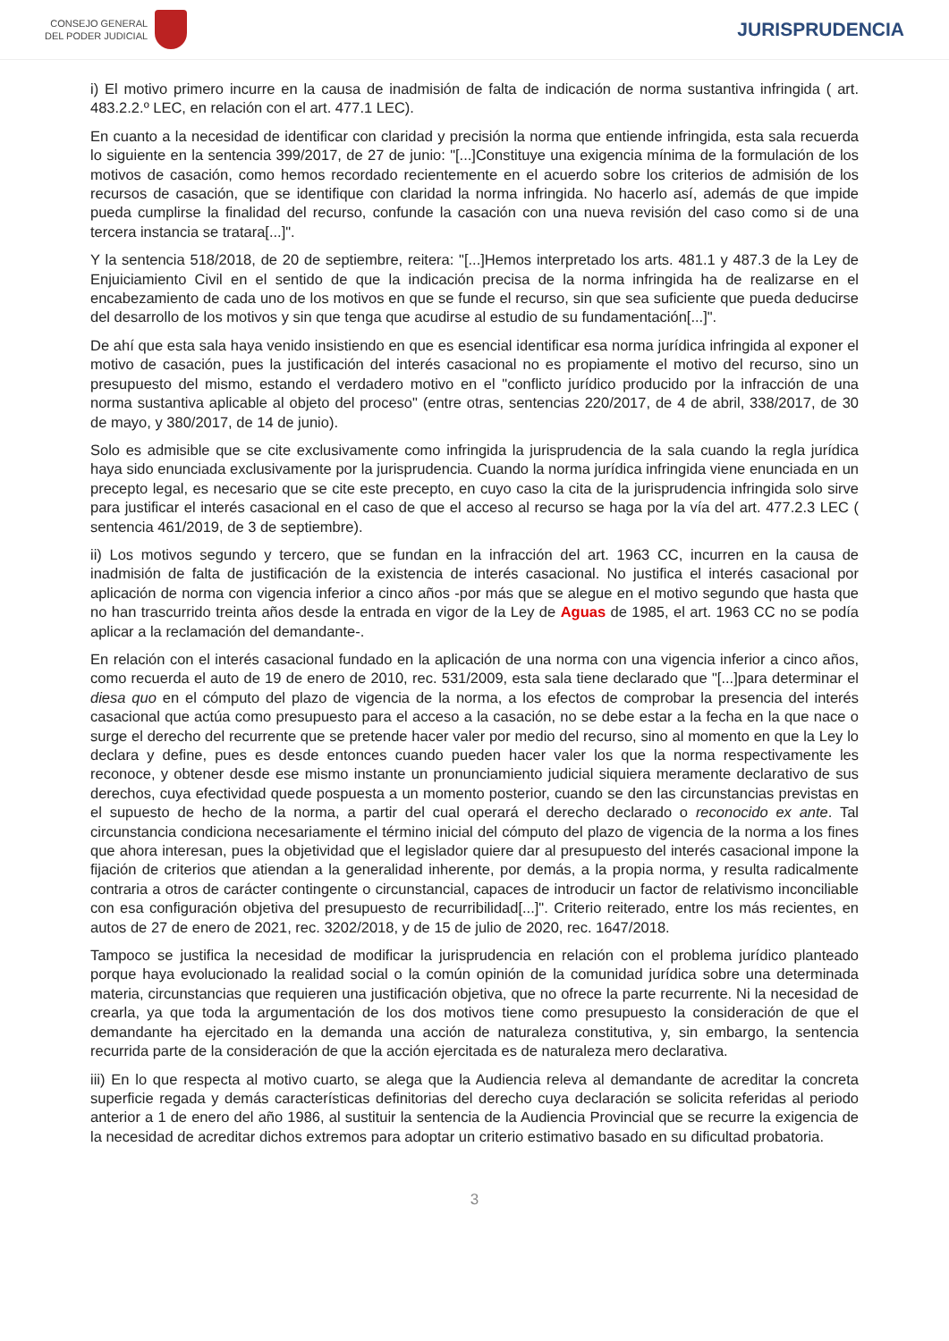CONSEJO GENERAL
DEL PODER JUDICIAL
JURISPRUDENCIA
i) El motivo primero incurre en la causa de inadmisión de falta de indicación de norma sustantiva infringida ( art. 483.2.2.º LEC, en relación con el art. 477.1 LEC).
En cuanto a la necesidad de identificar con claridad y precisión la norma que entiende infringida, esta sala recuerda lo siguiente en la sentencia 399/2017, de 27 de junio: "[...]Constituye una exigencia mínima de la formulación de los motivos de casación, como hemos recordado recientemente en el acuerdo sobre los criterios de admisión de los recursos de casación, que se identifique con claridad la norma infringida. No hacerlo así, además de que impide pueda cumplirse la finalidad del recurso, confunde la casación con una nueva revisión del caso como si de una tercera instancia se tratara[...]".
Y la sentencia 518/2018, de 20 de septiembre, reitera: "[...]Hemos interpretado los arts. 481.1 y 487.3 de la Ley de Enjuiciamiento Civil en el sentido de que la indicación precisa de la norma infringida ha de realizarse en el encabezamiento de cada uno de los motivos en que se funde el recurso, sin que sea suficiente que pueda deducirse del desarrollo de los motivos y sin que tenga que acudirse al estudio de su fundamentación[...]".
De ahí que esta sala haya venido insistiendo en que es esencial identificar esa norma jurídica infringida al exponer el motivo de casación, pues la justificación del interés casacional no es propiamente el motivo del recurso, sino un presupuesto del mismo, estando el verdadero motivo en el "conflicto jurídico producido por la infracción de una norma sustantiva aplicable al objeto del proceso" (entre otras, sentencias 220/2017, de 4 de abril, 338/2017, de 30 de mayo, y 380/2017, de 14 de junio).
Solo es admisible que se cite exclusivamente como infringida la jurisprudencia de la sala cuando la regla jurídica haya sido enunciada exclusivamente por la jurisprudencia. Cuando la norma jurídica infringida viene enunciada en un precepto legal, es necesario que se cite este precepto, en cuyo caso la cita de la jurisprudencia infringida solo sirve para justificar el interés casacional en el caso de que el acceso al recurso se haga por la vía del art. 477.2.3 LEC ( sentencia 461/2019, de 3 de septiembre).
ii) Los motivos segundo y tercero, que se fundan en la infracción del art. 1963 CC, incurren en la causa de inadmisión de falta de justificación de la existencia de interés casacional. No justifica el interés casacional por aplicación de norma con vigencia inferior a cinco años -por más que se alegue en el motivo segundo que hasta que no han trascurrido treinta años desde la entrada en vigor de la Ley de Aguas de 1985, el art. 1963 CC no se podía aplicar a la reclamación del demandante-.
En relación con el interés casacional fundado en la aplicación de una norma con una vigencia inferior a cinco años, como recuerda el auto de 19 de enero de 2010, rec. 531/2009, esta sala tiene declarado que "[...]para determinar el diesa quo en el cómputo del plazo de vigencia de la norma, a los efectos de comprobar la presencia del interés casacional que actúa como presupuesto para el acceso a la casación, no se debe estar a la fecha en la que nace o surge el derecho del recurrente que se pretende hacer valer por medio del recurso, sino al momento en que la Ley lo declara y define, pues es desde entonces cuando pueden hacer valer los que la norma respectivamente les reconoce, y obtener desde ese mismo instante un pronunciamiento judicial siquiera meramente declarativo de sus derechos, cuya efectividad quede pospuesta a un momento posterior, cuando se den las circunstancias previstas en el supuesto de hecho de la norma, a partir del cual operará el derecho declarado o reconocido ex ante. Tal circunstancia condiciona necesariamente el término inicial del cómputo del plazo de vigencia de la norma a los fines que ahora interesan, pues la objetividad que el legislador quiere dar al presupuesto del interés casacional impone la fijación de criterios que atiendan a la generalidad inherente, por demás, a la propia norma, y resulta radicalmente contraria a otros de carácter contingente o circunstancial, capaces de introducir un factor de relativismo inconciliable con esa configuración objetiva del presupuesto de recurribilidad[...]". Criterio reiterado, entre los más recientes, en autos de 27 de enero de 2021, rec. 3202/2018, y de 15 de julio de 2020, rec. 1647/2018.
Tampoco se justifica la necesidad de modificar la jurisprudencia en relación con el problema jurídico planteado porque haya evolucionado la realidad social o la común opinión de la comunidad jurídica sobre una determinada materia, circunstancias que requieren una justificación objetiva, que no ofrece la parte recurrente. Ni la necesidad de crearla, ya que toda la argumentación de los dos motivos tiene como presupuesto la consideración de que el demandante ha ejercitado en la demanda una acción de naturaleza constitutiva, y, sin embargo, la sentencia recurrida parte de la consideración de que la acción ejercitada es de naturaleza mero declarativa.
iii) En lo que respecta al motivo cuarto, se alega que la Audiencia releva al demandante de acreditar la concreta superficie regada y demás características definitorias del derecho cuya declaración se solicita referidas al periodo anterior a 1 de enero del año 1986, al sustituir la sentencia de la Audiencia Provincial que se recurre la exigencia de la necesidad de acreditar dichos extremos para adoptar un criterio estimativo basado en su dificultad probatoria.
3